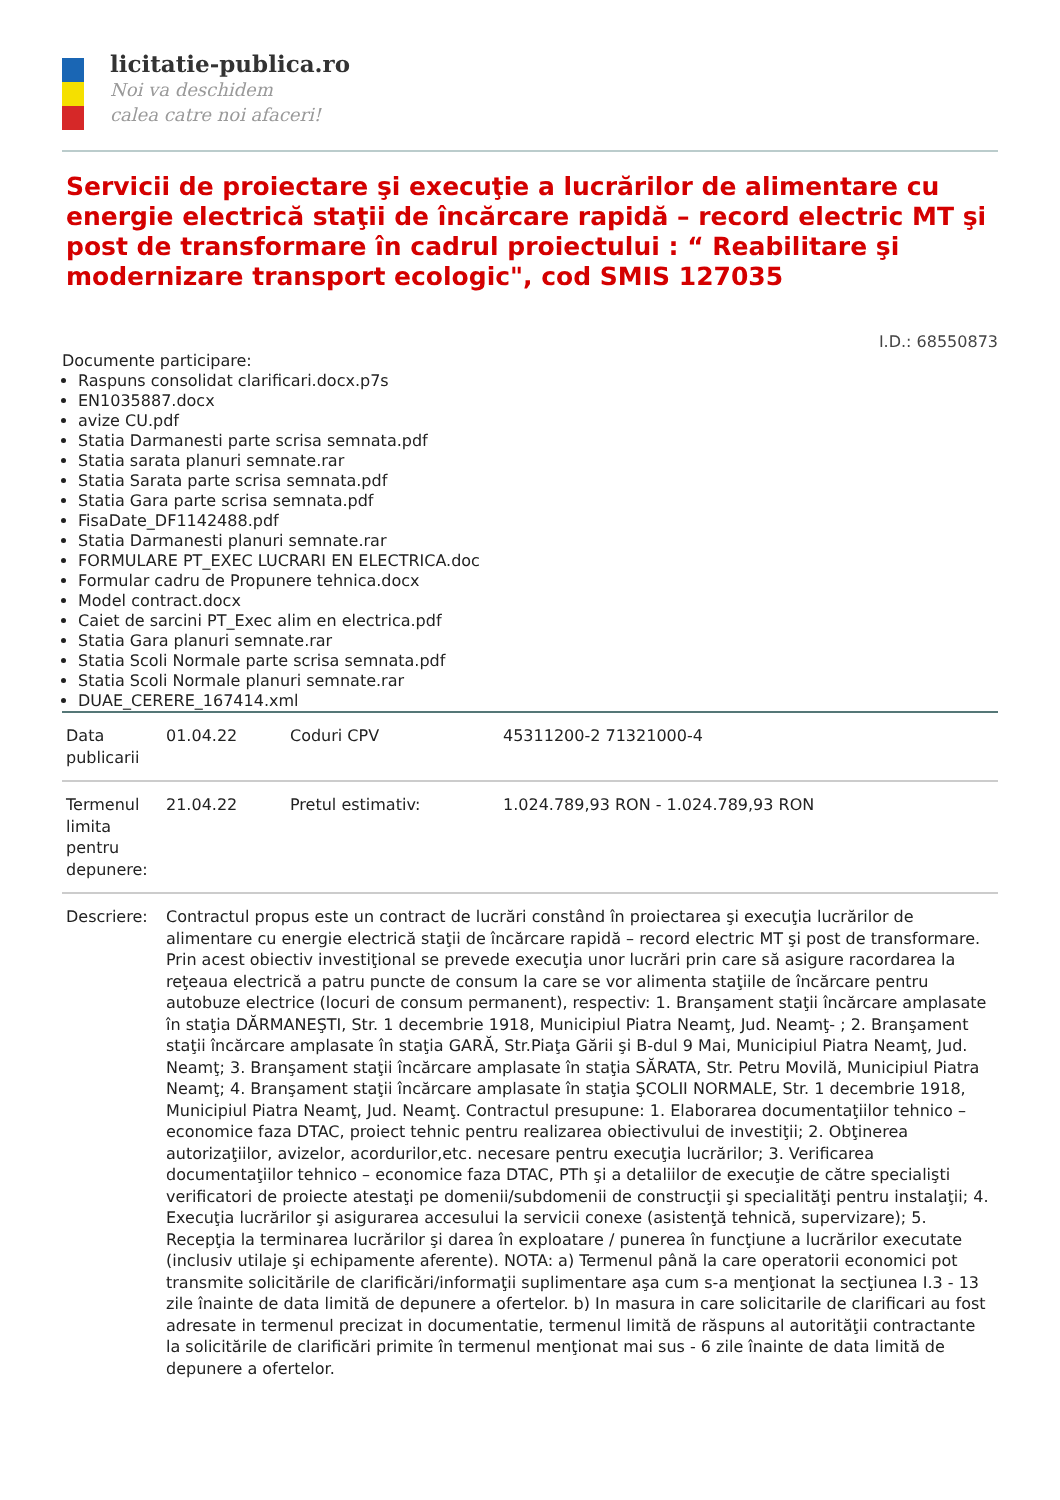licitatie-publica.ro
Noi va deschidem
calea catre noi afaceri!
Servicii de proiectare şi execuţie a lucrărilor de alimentare cu energie electrică staţii de încărcare rapidă – record electric MT şi post de transformare în cadrul proiectului : “ Reabilitare şi modernizare transport ecologic", cod SMIS 127035
I.D.: 68550873
Documente participare:
Raspuns consolidat clarificari.docx.p7s
EN1035887.docx
avize CU.pdf
Statia Darmanesti parte scrisa semnata.pdf
Statia sarata planuri semnate.rar
Statia Sarata parte scrisa semnata.pdf
Statia Gara parte scrisa semnata.pdf
FisaDate_DF1142488.pdf
Statia Darmanesti planuri semnate.rar
FORMULARE PT_EXEC LUCRARI EN ELECTRICA.doc
Formular cadru de Propunere tehnica.docx
Model contract.docx
Caiet de sarcini PT_Exec alim en electrica.pdf
Statia Gara planuri semnate.rar
Statia Scoli Normale parte scrisa semnata.pdf
Statia Scoli Normale planuri semnate.rar
DUAE_CERERE_167414.xml
| Data publicarii | 01.04.22 | Coduri CPV | 45311200-2 71321000-4 |
| Termenul limita pentru depunere: | 21.04.22 | Pretul estimativ: | 1.024.789,93 RON - 1.024.789,93 RON |
| Descriere: | Contractul propus este un contract de lucrări constând în proiectarea şi execuţia lucrărilor de alimentare cu energie electrică staţii de încărcare rapidă – record electric MT şi post de transformare. Prin acest obiectiv investiţional se prevede execuţia unor lucrări prin care să asigure racordarea la reţeaua electrică a patru puncte de consum la care se vor alimenta staţiile de încărcare pentru autobuze electrice (locuri de consum permanent), respectiv: 1. Branşament staţii încărcare amplasate în staţia DĂRMANEŞTI, Str. 1 decembrie 1918, Municipiul Piatra Neamţ, Jud. Neamţ- ; 2. Branşament staţii încărcare amplasate în staţia GARĂ, Str.Piaţa Gării şi B-dul 9 Mai, Municipiul Piatra Neamţ, Jud. Neamţ; 3. Branşament staţii încărcare amplasate în staţia SĂRATA, Str. Petru Movilă, Municipiul Piatra Neamţ; 4. Branşament staţii încărcare amplasate în staţia ŞCOLII NORMALE, Str. 1 decembrie 1918, Municipiul Piatra Neamţ, Jud. Neamţ. Contractul presupune: 1. Elaborarea documentaţiilor tehnico – economice faza DTAC, proiect tehnic pentru realizarea obiectivului de investiţii; 2. Obţinerea autorizaţiilor, avizelor, acordurilor,etc. necesare pentru execuţia lucrărilor; 3. Verificarea documentaţiilor tehnico – economice faza DTAC, PTh şi a detaliilor de execuţie de către specialişti verificatori de proiecte atestaţi pe domenii/subdomenii de construcţii şi specialităţi pentru instalaţii; 4. Execuţia lucrărilor şi asigurarea accesului la servicii conexe (asistenţă tehnică, supervizare); 5. Recepţia la terminarea lucrărilor şi darea în exploatare / punerea în funcţiune a lucrărilor executate (inclusiv utilaje şi echipamente aferente). NOTA: a) Termenul până la care operatorii economici pot transmite solicitările de clarificări/informaţii suplimentare aşa cum s-a menţionat la secţiunea I.3 - 13 zile înainte de data limită de depunere a ofertelor. b) In masura in care solicitarile de clarificari au fost adresate in termenul precizat in documentatie, termenul limită de răspuns al autorităţii contractante la solicitările de clarificări primite în termenul menţionat mai sus - 6 zile înainte de data limită de depunere a ofertelor. | | |